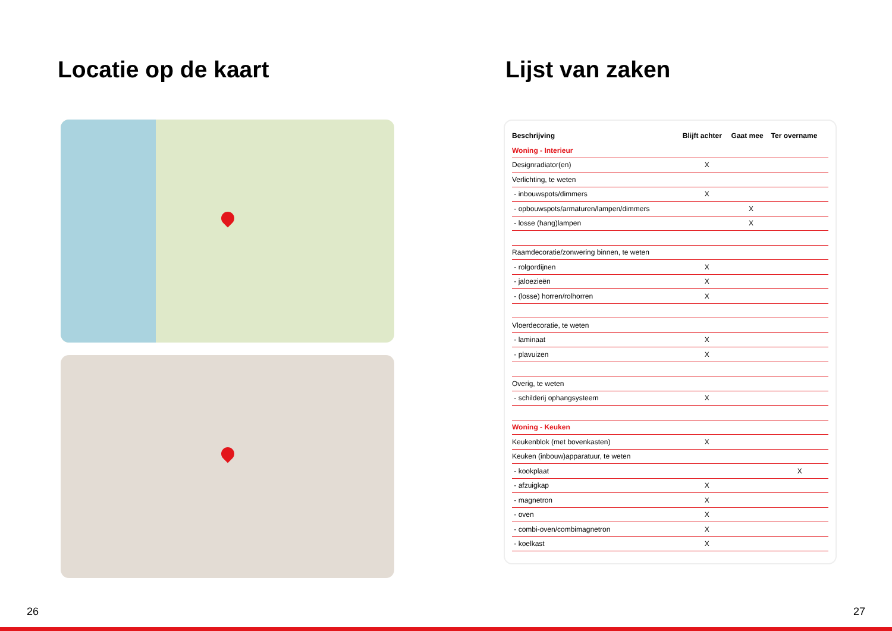Locatie op de kaart Lijst van zaken
| Beschrijving | Blijft achter | Gaat mee | Ter overname |
| --- | --- | --- | --- |
| Woning - Interieur | | | |
| Designradiator(en) | X | | |
| Verlichting, te weten | | | |
| - inbouwspots/dimmers | X | | |
| - opbouwspots/armaturen/lampen/dimmers | | X | |
| - losse (hang)lampen | | X | |
| Raamdecoratie/zonwering binnen, te weten | | | |
| - rolgordijnen | X | | |
| - jaloezieën | X | | |
| - (losse) horren/rolhorren | X | | |
| Vloerdecoratie, te weten | | | |
| - laminaat | X | | |
| - plavuizen | X | | |
| Overig, te weten | | | |
| - schilderij ophangsysteem | X | | |
| Woning - Keuken | | | |
| Keukenblok (met bovenkasten) | X | | |
| Keuken (inbouw)apparatuur, te weten | | | |
| - kookplaat | | | X |
| - afzuigkap | X | | |
| - magnetron | X | | |
| - oven | X | | |
| - combi-oven/combimagnetron | X | | |
| - koelkast | X | | |
26 27